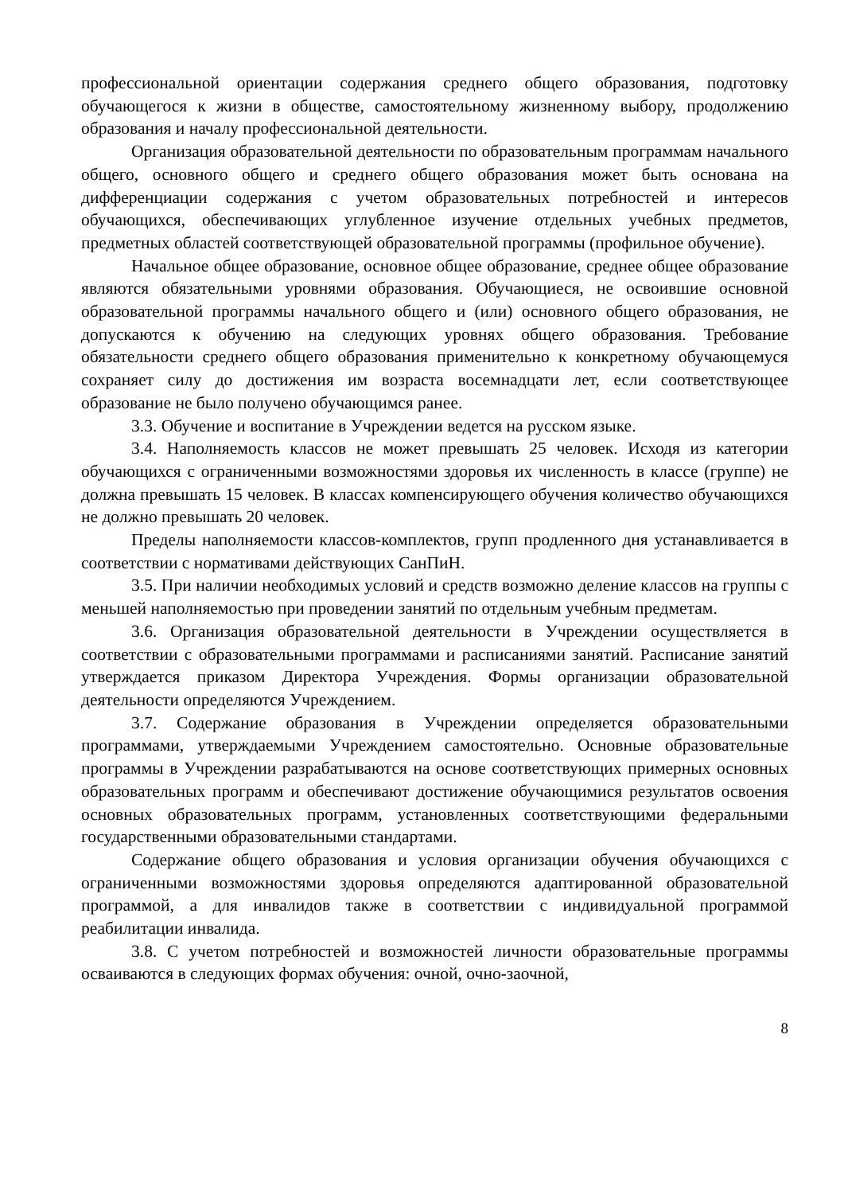профессиональной ориентации содержания среднего общего образования, подготовку обучающегося к жизни в обществе, самостоятельному жизненному выбору, продолжению образования и началу профессиональной деятельности.
Организация образовательной деятельности по образовательным программам начального общего, основного общего и среднего общего образования может быть основана на дифференциации содержания с учетом образовательных потребностей и интересов обучающихся, обеспечивающих углубленное изучение отдельных учебных предметов, предметных областей соответствующей образовательной программы (профильное обучение).
Начальное общее образование, основное общее образование, среднее общее образование являются обязательными уровнями образования. Обучающиеся, не освоившие основной образовательной программы начального общего и (или) основного общего образования, не допускаются к обучению на следующих уровнях общего образования. Требование обязательности среднего общего образования применительно к конкретному обучающемуся сохраняет силу до достижения им возраста восемнадцати лет, если соответствующее образование не было получено обучающимся ранее.
3.3. Обучение и воспитание в Учреждении ведется на русском языке.
3.4. Наполняемость классов не может превышать 25 человек. Исходя из категории обучающихся с ограниченными возможностями здоровья их численность в классе (группе) не должна превышать 15 человек. В классах компенсирующего обучения количество обучающихся не должно превышать 20 человек.
Пределы наполняемости классов-комплектов, групп продленного дня устанавливается в соответствии с нормативами действующих СанПиН.
3.5. При наличии необходимых условий и средств возможно деление классов на группы с меньшей наполняемостью при проведении занятий по отдельным учебным предметам.
3.6. Организация образовательной деятельности в Учреждении осуществляется в соответствии с образовательными программами и расписаниями занятий. Расписание занятий утверждается приказом Директора Учреждения. Формы организации образовательной деятельности определяются Учреждением.
3.7. Содержание образования в Учреждении определяется образовательными программами, утверждаемыми Учреждением самостоятельно. Основные образовательные программы в Учреждении разрабатываются на основе соответствующих примерных основных образовательных программ и обеспечивают достижение обучающимися результатов освоения основных образовательных программ, установленных соответствующими федеральными государственными образовательными стандартами.
Содержание общего образования и условия организации обучения обучающихся с ограниченными возможностями здоровья определяются адаптированной образовательной программой, а для инвалидов также в соответствии с индивидуальной программой реабилитации инвалида.
3.8. С учетом потребностей и возможностей личности образовательные программы осваиваются в следующих формах обучения: очной, очно-заочной,
8